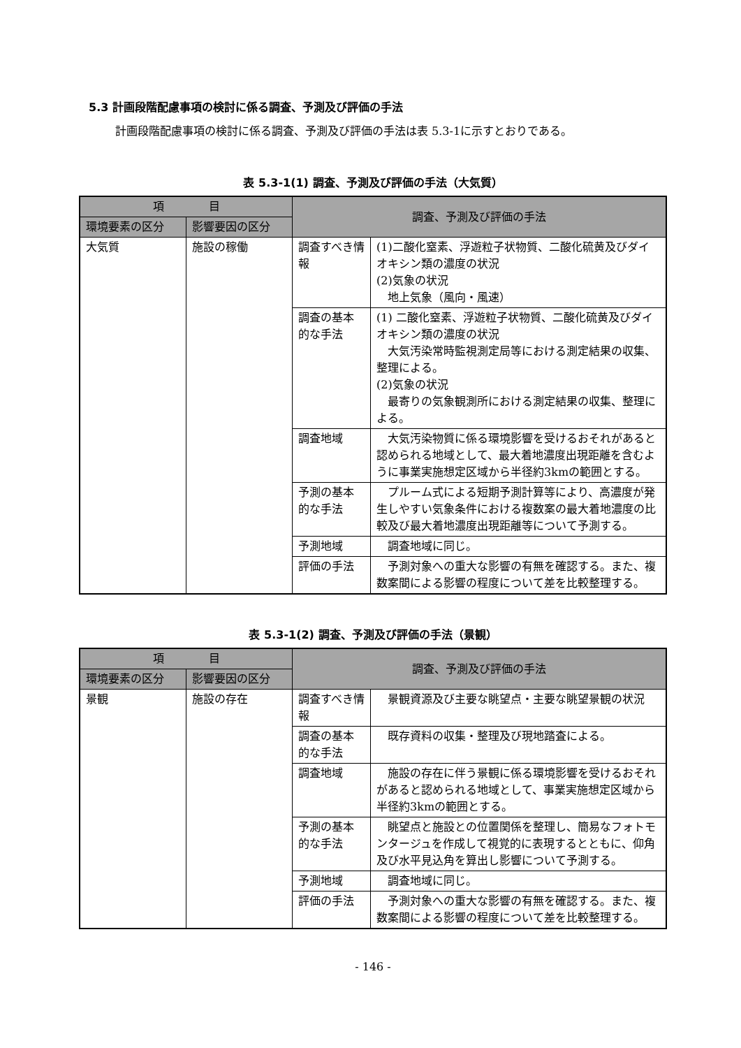5.3 計画段階配慮事項の検討に係る調査、予測及び評価の手法
計画段階配慮事項の検討に係る調査、予測及び評価の手法は表 5.3-1に示すとおりである。
表 5.3-1(1) 調査、予測及び評価の手法（大気質）
| 項 目 | | 調査、予測及び評価の手法 | |
| --- | --- | --- | --- |
| 環境要素の区分 | 影響要因の区分 | | |
| 大気質 | 施設の稼働 | 調査すべき情報 | (1)二酸化窒素、浮遊粒子状物質、二酸化硫黄及びダイオキシン類の濃度の状況 (2)気象の状況 地上気象（風向・風速） |
| | | 調査の基本的な手法 | (1) 二酸化窒素、浮遊粒子状物質、二酸化硫黄及びダイオキシン類の濃度の状況 大気汚染常時監視測定局等における測定結果の収集、整理による。 (2)気象の状況 最寄りの気象観測所における測定結果の収集、整理による。 |
| | | 調査地域 | 大気汚染物質に係る環境影響を受けるおそれがあると認められる地域として、最大着地濃度出現距離を含むように事業実施想定区域から半径約3kmの範囲とする。 |
| | | 予測の基本的な手法 | プルーム式による短期予測計算等により、高濃度が発生しやすい気象条件における複数案の最大着地濃度の比較及び最大着地濃度出現距離等について予測する。 |
| | | 予測地域 | 調査地域に同じ。 |
| | | 評価の手法 | 予測対象への重大な影響の有無を確認する。また、複数案間による影響の程度について差を比較整理する。 |
表 5.3-1(2) 調査、予測及び評価の手法（景観）
| 項 目 | | 調査、予測及び評価の手法 | |
| --- | --- | --- | --- |
| 環境要素の区分 | 影響要因の区分 | | |
| 景観 | 施設の存在 | 調査すべき情報 | 景観資源及び主要な眺望点・主要な眺望景観の状況 |
| | | 調査の基本的な手法 | 既存資料の収集・整理及び現地踏査による。 |
| | | 調査地域 | 施設の存在に伴う景観に係る環境影響を受けるおそれがあると認められる地域として、事業実施想定区域から半径約3kmの範囲とする。 |
| | | 予測の基本的な手法 | 眺望点と施設との位置関係を整理し、簡易なフォトモンタージュを作成して視覚的に表現するとともに、仰角及び水平見込角を算出し影響について予測する。 |
| | | 予測地域 | 調査地域に同じ。 |
| | | 評価の手法 | 予測対象への重大な影響の有無を確認する。また、複数案間による影響の程度について差を比較整理する。 |
- 146 -